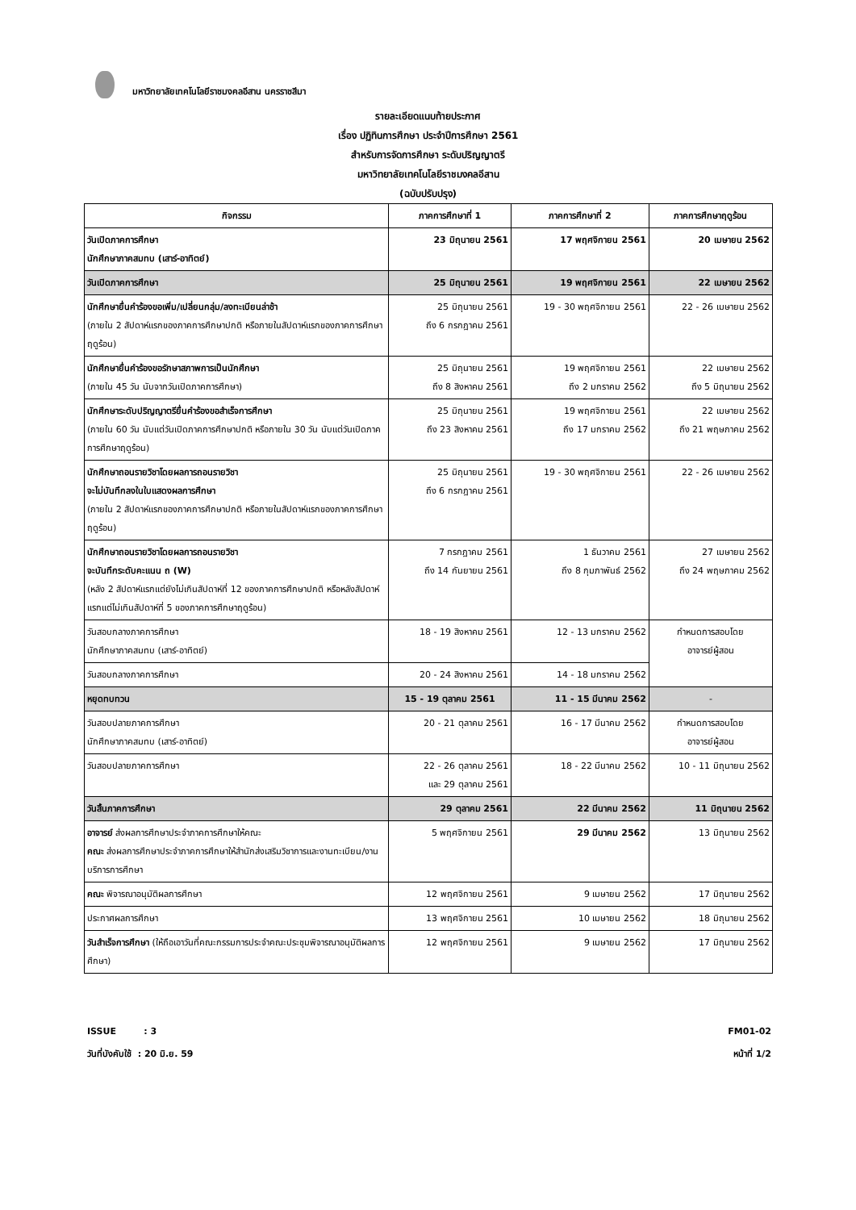มหาวิทยาลัยเทคโนโลยีราชมงคลอีสาน นครราชสีมา
รายละเอียดแนบท้ายประกาศ
เรื่อง ปฏิทินการศึกษา ประจำปีการศึกษา 2561
สำหรับการจัดการศึกษา ระดับปริญญาตรี
มหาวิทยาลัยเทคโนโลยีราชมงคลอีสาน
(ฉบับปรับปรุง)
| กิจกรรม | ภาคการศึกษาที่ 1 | ภาคการศึกษาที่ 2 | ภาคการศึกษาฤดูร้อน |
| --- | --- | --- | --- |
| วันเปิดภาคการศึกษา นักศึกษาภาคสมทบ (เสาร์-อาทิตย์) | 23 มิถุนายน 2561 | 17 พฤศจิกายน 2561 | 20 เมษายน 2562 |
| วันเปิดภาคการศึกษา | 25 มิถุนายน 2561 | 19 พฤศจิกายน 2561 | 22 เมษายน 2562 |
| นักศึกษายื่นคำร้องขอเพิ่ม/เปลี่ยนกลุ่ม/ลงทะเบียนล่าช้า (ภายใน 2 สัปดาห์แรกของภาคการศึกษาปกติ หรือภายในสัปดาห์แรกของภาคการศึกษาฤดูร้อน) | 25 มิถุนายน 2561 ถึง 6 กรกฎาคม 2561 | 19 - 30 พฤศจิกายน 2561 | 22 - 26 เมษายน 2562 |
| นักศึกษายื่นคำร้องขอรักษาสภาพการเป็นนักศึกษา (ภายใน 45 วัน นับจากวันเปิดภาคการศึกษา) | 25 มิถุนายน 2561 ถึง 8 สิงหาคม 2561 | 19 พฤศจิกายน 2561 ถึง 2 มกราคม 2562 | 22 เมษายน 2562 ถึง 5 มิถุนายน 2562 |
| นักศึกษาระดับปริญญาตรียื่นคำร้องขอสำเร็จการศึกษา (ภายใน 60 วัน นับแต่วันเปิดภาคการศึกษาปกติ หรือภายใน 30 วัน นับแต่วันเปิดภาคการศึกษาฤดูร้อน) | 25 มิถุนายน 2561 ถึง 23 สิงหาคม 2561 | 19 พฤศจิกายน 2561 ถึง 17 มกราคม 2562 | 22 เมษายน 2562 ถึง 21 พฤษภาคม 2562 |
| นักศึกษาถอนรายวิชาโดยผลการถอนรายวิชา จะไม่บันทึกลงในใบแสดงผลการศึกษา (ภายใน 2 สัปดาห์แรกของภาคการศึกษาปกติ หรือภายในสัปดาห์แรกของภาคการศึกษาฤดูร้อน) | 25 มิถุนายน 2561 ถึง 6 กรกฎาคม 2561 | 19 - 30 พฤศจิกายน 2561 | 22 - 26 เมษายน 2562 |
| นักศึกษาถอนรายวิชาโดยผลการถอนรายวิชา จะบันทึกระดับคะแนน ถ (W) (หลัง 2 สัปดาห์แรกแต่ยังไม่เกินสัปดาห์ที่ 12 ของภาคการศึกษาปกติ หรือหลังสัปดาห์แรกแต่ไม่เกินสัปดาห์ที่ 5 ของภาคการศึกษาฤดูร้อน) | 7 กรกฎาคม 2561 ถึง 14 กันยายน 2561 | 1 ธันวาคม 2561 ถึง 8 กุมภาพันธ์ 2562 | 27 เมษายน 2562 ถึง 24 พฤษภาคม 2562 |
| วันสอบกลางภาคการศึกษา นักศึกษาภาคสมทบ (เสาร์-อาทิตย์) | 18 - 19 สิงหาคม 2561 | 12 - 13 มกราคม 2562 | กำหนดการสอบโดย อาจารย์ผู้สอน |
| วันสอบกลางภาคการศึกษา | 20 - 24 สิงหาคม 2561 | 14 - 18 มกราคม 2562 | |
| หยุดทบทวน | 15 - 19 ตุลาคม 2561 | 11 - 15 มีนาคม 2562 | - |
| วันสอบปลายภาคการศึกษา นักศึกษาภาคสมทบ (เสาร์-อาทิตย์) | 20 - 21 ตุลาคม 2561 | 16 - 17 มีนาคม 2562 | กำหนดการสอบโดย อาจารย์ผู้สอน |
| วันสอบปลายภาคการศึกษา | 22 - 26 ตุลาคม 2561 และ 29 ตุลาคม 2561 | 18 - 22 มีนาคม 2562 | 10 - 11 มิถุนายน 2562 |
| วันสิ้นภาคการศึกษา | 29 ตุลาคม 2561 | 22 มีนาคม 2562 | 11 มิถุนายน 2562 |
| อาจารย์ ส่งผลการศึกษาประจำภาคการศึกษาให้คณะ คณะ ส่งผลการศึกษาประจำภาคการศึกษาให้สำนักส่งเสริมวิชาการและงานทะเบียน/งานบริการการศึกษา | 5 พฤศจิกายน 2561 | 29 มีนาคม 2562 | 13 มิถุนายน 2562 |
| คณะ พิจารณาอนุมัติผลการศึกษา | 12 พฤศจิกายน 2561 | 9 เมษายน 2562 | 17 มิถุนายน 2562 |
| ประกาศผลการศึกษา | 13 พฤศจิกายน 2561 | 10 เมษายน 2562 | 18 มิถุนายน 2562 |
| วันสำเร็จการศึกษา (ให้ถือเอาวันที่คณะกรรมการประจำคณะประชุมพิจารณาอนุมัติผลการศึกษา) | 12 พฤศจิกายน 2561 | 9 เมษายน 2562 | 17 มิถุนายน 2562 |
ISSUE : 3 FM01-02
วันที่บังคับใช้ : 20 มิ.ย. 59 หน้าที่ 1/2